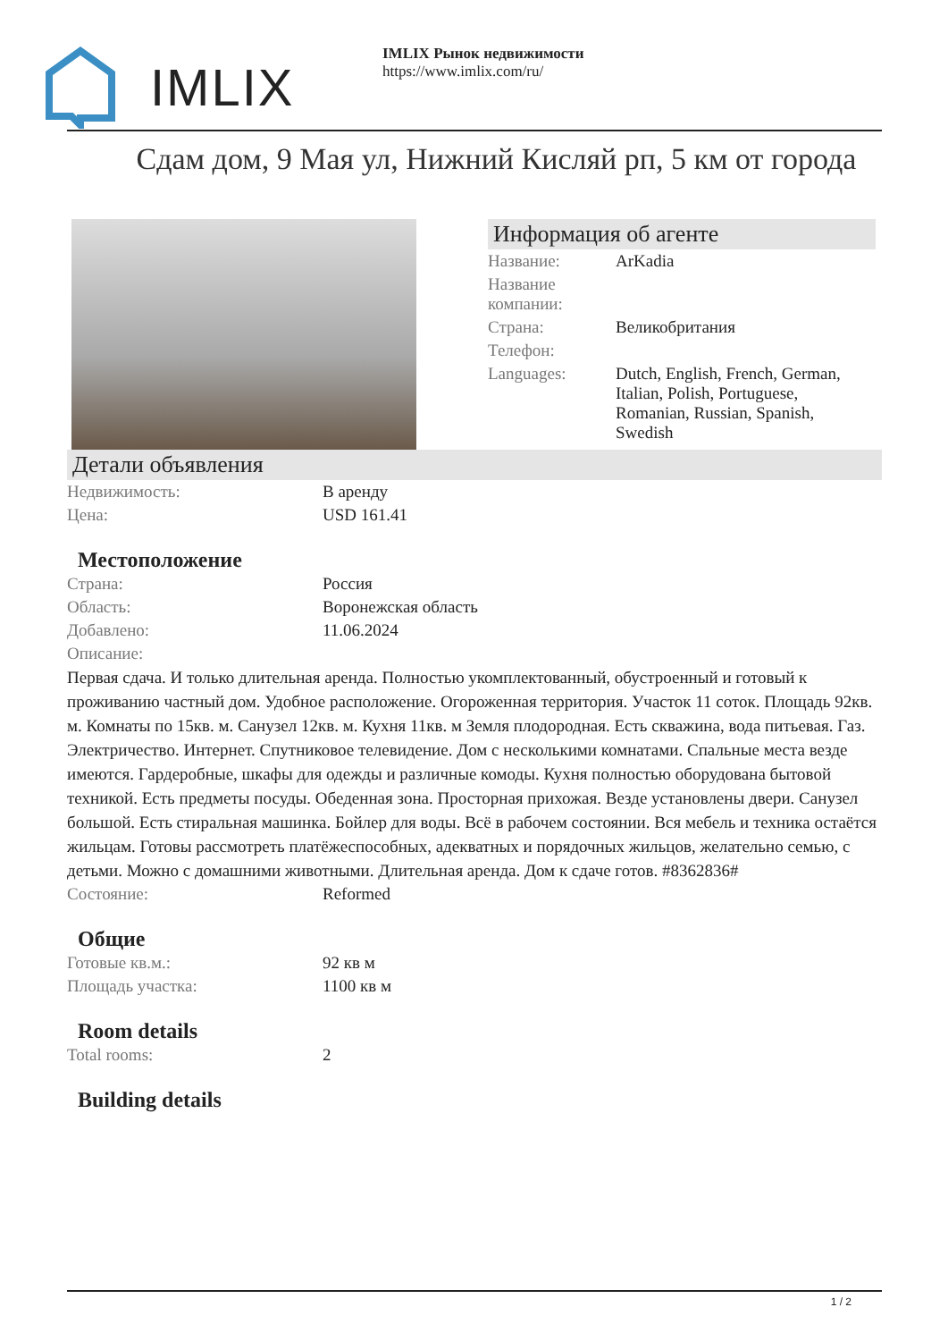IMLIX
IMLIX Рынок недвижимости
https://www.imlix.com/ru/
Сдам дом, 9 Мая ул, Нижний Кисляй рп, 5 км от города
Информация об агенте
| Название: | ArKadia |
| Название компании: | |
| Страна: | Великобритания |
| Телефон: | |
| Languages: | Dutch, English, French, German, Italian, Polish, Portuguese, Romanian, Russian, Spanish, Swedish |
Детали объявления
| Недвижимость: | В аренду |
| Цена: | USD 161.41 |
Местоположение
| Страна: | Россия |
| Область: | Воронежская область |
| Добавлено: | 11.06.2024 |
| Описание: | |
Первая сдача. И только длительная аренда. Полностью укомплектованный, обустроенный и готовый к проживанию частный дом. Удобное расположение. Огороженная территория. Участок 11 соток. Площадь 92кв. м. Комнаты по 15кв. м. Санузел 12кв. м. Кухня 11кв. м Земля плодородная. Есть скважина, вода питьевая. Газ. Электричество. Интернет. Спутниковое телевидение. Дом с несколькими комнатами. Спальные места везде имеются. Гардеробные, шкафы для одежды и различные комоды. Кухня полностью оборудована бытовой техникой. Есть предметы посуды. Обеденная зона. Просторная прихожая. Везде установлены двери. Санузел большой. Есть стиральная машинка. Бойлер для воды. Всё в рабочем состоянии. Вся мебель и техника остаётся жильцам. Готовы рассмотреть платёжеспособных, адекватных и порядочных жильцов, желательно семью, с детьми. Можно с домашними животными. Длительная аренда. Дом к сдаче готов. #8362836#
| Состояние: | Reformed |
Общие
| Готовые кв.м.: | 92 кв м |
| Площадь участка: | 1100 кв м |
Room details
| Total rooms: | 2 |
Building details
1 / 2